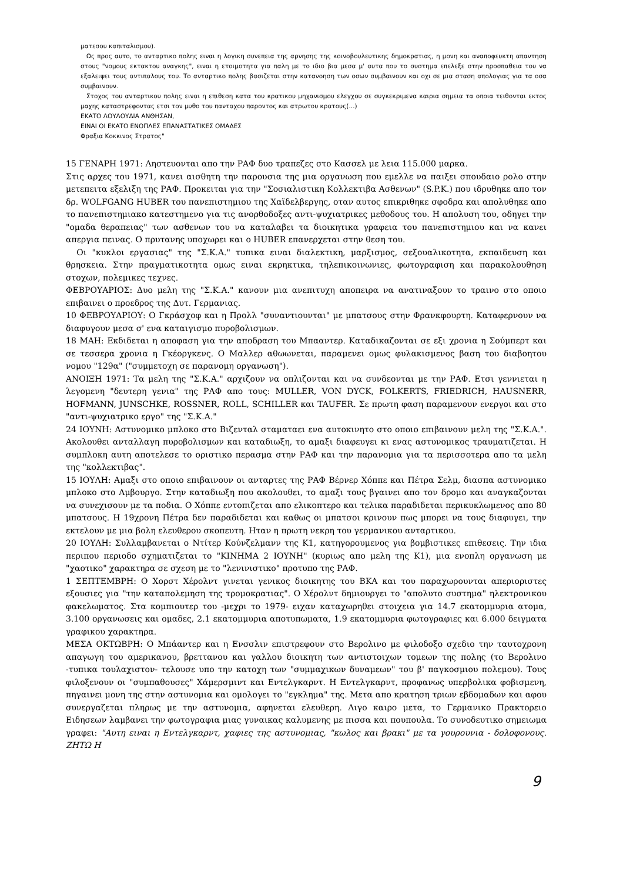ματεσου καπιταλισμου).
Ως προς αυτο, το ανταρτικο πολης ειναι η λογικη συνεπεια της αρνησης της κοινοβουλευτικης δημοκρατιας, η μονη και αναποφευκτη απαντηση στους "νομους εκτακτου αναγκης", ειναι η ετοιμοτητα για παλη με το ιδιο βια μεσα μ' αυτα που το συστημα επελεξε στην προσπαθεια του να εξαλειψει τους αντιπαλους του. Το ανταρτικο πολης βασιζεται στην κατανοηση των οσων συμβαινουν και οχι σε μια σταση απολογιας για τα οσα συμβαινουν.
Στοχος του ανταρτικου πολης ειναι η επιθεση κατα του κρατικου μηχανισμου ελεγχου σε συγκεκριμενα καιρια σημεια τα οποια τειθονται εκτος μαχης καταστρεφοντας ετσι τον μυθο του πανταχου παροντος και ατρωτου κρατους(...)
ΕΚΑΤΟ ΛΟΥΛΟΥΔΙΑ ΑΝΘΗΣΑΝ,
ΕΙΝΑΙ ΟΙ ΕΚΑΤΟ ΕΝΟΠΛΕΣ ΕΠΑΝΑΣΤΑΤΙΚΕΣ ΟΜΑΔΕΣ
Φραξια Κοκκινος Στρατος"
15 ΓΕΝΑΡΗ 1971: Ληστευονται απο την ΡΑΦ δυο τραπεζες στο Κασσελ με λεια 115.000 μαρκα.
Στις αρχες του 1971, κανει αισθητη την παρουσια της μια οργανωση που εμελλε να παιξει σπουδαιο ρολο στην μετεπειτα εξελιξη της ΡΑΦ. Προκειται για την "Σοσιαλιστικη Κολλεκτιβα Ασθενων" (S.P.K.) που ιδρυθηκε απο τον δρ. WOLFGANG HUBER του πανεπιστημιου της Χαϊδελβεργης, οταν αυτος επικριθηκε σφοδρα και απολυθηκε απο το πανεπιστημιακο κατεστημενο για τις ανορθοδοξες αντι-ψυχιατρικες μεθοδους του. Η απολυση του, οδηγει την "ομαδα θεραπειας" των ασθενων του να καταλαβει τα διοικητικα γραφεια του πανεπιστημιου και να κανει απεργια πεινας. Ο πρυτανης υποχωρει και ο HUBER επανερχεται στην θεση του.
Οι "κυκλοι εργασιας" της "Σ.Κ.Α." τυπικα ειναι διαλεκτικη, μαρξισμος, σεξουαλικοτητα, εκπαιδευση και θρησκεια. Στην πραγματικοτητα ομως ειναι εκρηκτικα, τηλεπικοινωνιες, φωτογραφιση και παρακολουθηση στοχων, πολεμικες τεχνες.
ΦΕΒΡΟΥΑΡΙΟΣ: Δυο μελη της "Σ.Κ.Α." κανουν μια ανεπιτυχη αποπειρα να ανατιναξουν το τραινο στο οποιο επιβαινει ο προεδρος της Δυτ. Γερμανιας.
10 ΦΕΒΡΟΥΑΡΙΟΥ: Ο Γκράσχοφ και η Προλλ "συναντιουνται" με μπατσους στην Φρανκφουρτη. Καταφερνουν να διαφυγουν μεσα σ' ενα καταιγισμο πυροβολισμων.
18 ΜΑΗ: Εκδιδεται η αποφαση για την αποδραση του Μπααντερ. Καταδικαζονται σε εξι χρονια η Σούμπερτ και σε τεσσερα χρονια η Γκέοργκενς. Ο Μαλλερ αθωωνεται, παραμενει ομως φυλακισμενος βαση του διαβοητου νομου "129α" ("συμμετοχη σε παρανομη οργανωση").
ΑΝΟΙΞΗ 1971: Τα μελη της "Σ.Κ.Α." αρχιζουν να οπλιζονται και να συνδεονται με την ΡΑΦ. Ετσι γεννιεται η λεγομενη "δευτερη γενια" της ΡΑΦ απο τους: MULLER, VON DYCK, FOLKERTS, FRIEDRICH, HAUSNERR, HOFMANN, JUNSCHKE, ROSSNER, ROLL, SCHILLER και TAUFER. Σε πρωτη φαση παραμενουν ενεργοι και στο "αντι-ψυχιατρικο εργο" της "Σ.Κ.Α."
24 ΙΟΥΝΗ: Αστυνομικο μπλοκο στο Βιζενταλ σταματαει ενα αυτοκινητο στο οποιο επιβαινουν μελη της "Σ.Κ.Α.". Ακολουθει ανταλλαγη πυροβολισμων και καταδιωξη, το αμαξι διαφευγει κι ενας αστυνομικος τραυματιζεται. Η συμπλοκη αυτη αποτελεσε το οριστικο περασμα στην ΡΑΦ και την παρανομια για τα περισσοτερα απο τα μελη της "κολλεκτιβας".
15 ΙΟΥΛΗ: Αμαξι στο οποιο επιβαινουν οι ανταρτες της ΡΑΦ Βέρνερ Χόππε και Πέτρα Σελμ, διασπα αστυνομικο μπλοκο στο Αμβουργο. Στην καταδιωξη που ακολουθει, το αμαξι τους βγαινει απο τον δρομο και αναγκαζονται να συνεχισουν με τα ποδια. Ο Χόππε εντοπιζεται απο ελικοπτερο και τελικα παραδιδεται περικυκλωμενος απο 80 μπατσους. Η 19χρονη Πέτρα δεν παραδιδεται και καθως οι μπατσοι κρινουν πως μπορει να τους διαφυγει, την εκτελουν με μια βολη ελευθερου σκοπευτη. Ηταν η πρωτη νεκρη του γερμανικου ανταρτικου.
20 ΙΟΥΛΗ: Συλλαμβανεται ο Ντίτερ Κούνζελμανν της Κ1, κατηγορουμενος για βομβιστικες επιθεσεις. Την ιδια περιπου περιοδο σχηματιζεται το "ΚΙΝΗΜΑ 2 ΙΟΥΝΗ" (κυριως απο μελη της Κ1), μια ενοπλη οργανωση με "χαοτικο" χαρακτηρα σε σχεση με το "λενινιστικο" προτυπο της ΡΑΦ.
1 ΣΕΠΤΕΜΒΡΗ: Ο Χορστ Χέρολντ γινεται γενικος διοικητης του ΒΚΑ και του παραχωρουνται απεριοριστες εξουσιες για "την καταπολεμηση της τρομοκρατιας". Ο Χέρολντ δημιουργει το "απολυτο συστημα" ηλεκτρονικου φακελωματος. Στα κομπιουτερ του -μεχρι το 1979- ειχαν καταχωρηθει στοιχεια για 14.7 εκατομμυρια ατομα, 3.100 οργανωσεις και ομαδες, 2.1 εκατομμυρια αποτυπωματα, 1.9 εκατομμυρια φωτογραφιες και 6.000 δειγματα γραφικου χαρακτηρα.
ΜΕΣΑ ΟΚΤΩΒΡΗ: Ο Μπάαντερ και η Ενσσλιν επιστρεφουν στο Βερολινο με φιλοδοξο σχεδιο την ταυτοχρονη απαγωγη του αμερικανου, βρεττανου και γαλλου διοικητη των αντιστοιχων τομεων της πολης (το Βερολινο -τυπικα τουλαχιστον- τελουσε υπο την κατοχη των "συμμαχικων δυναμεων" του β' παγκοσμιου πολεμου). Τους φιλοξενουν οι "συμπαθουσες" Χάμερσμιντ και Εντελγκαρντ. Η Εντελγκαρντ, προφανως υπερβολικα φοβισμενη, πηγαινει μονη της στην αστυνομια και ομολογει το "εγκλημα" της. Μετα απο κρατηση τριων εβδομαδων και αφου συνεργαζεται πληρως με την αστυνομια, αφηνεται ελευθερη. Λιγο καιρο μετα, το Γερμανικο Πρακτορειο Ειδησεων λαμβανει την φωτογραφια μιας γυναικας καλυμενης με πισσα και πουπουλα. Το συνοδευτικο σημειωμα γραφει: "Αυτη ειναι η Εντελγκαρντ, χαφιες της αστυνομιας, "κωλος και βρακι" με τα γουρουνια - δολοφονους. ΖΗΤΩ Η
9